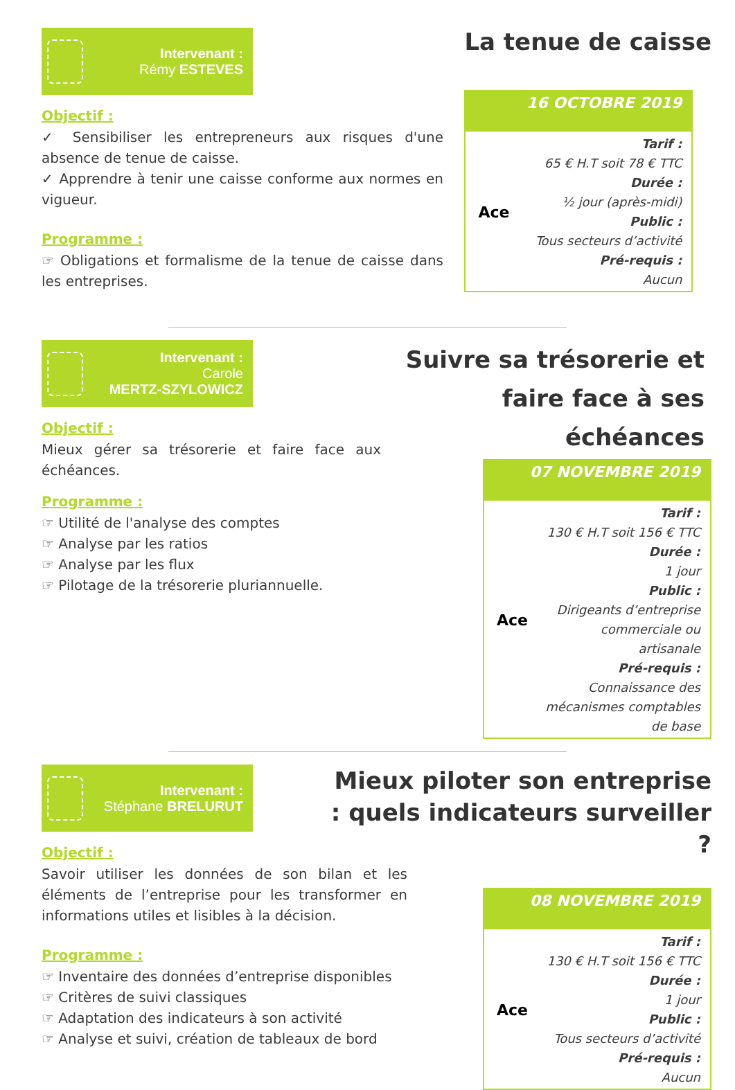Intervenant :
Rémy ESTEVES
Objectif :
✓ Sensibiliser les entrepreneurs aux risques d'une absence de tenue de caisse.
✓ Apprendre à tenir une caisse conforme aux normes en vigueur.
Programme :
☞ Obligations et formalisme de la tenue de caisse dans les entreprises.
La tenue de caisse
16 OCTOBRE 2019
Ace
Tarif :
65 € H.T soit 78 € TTC
Durée :
½ jour (après-midi)
Public :
Tous secteurs d’activité
Pré-requis :
Aucun
Intervenant :
Carole
MERTZ-SZYLOWICZ
Objectif :
Mieux gérer sa trésorerie et faire face aux échéances.
Programme :
☞ Utilité de l'analyse des comptes
☞ Analyse par les ratios
☞ Analyse par les flux
☞ Pilotage de la trésorerie pluriannuelle.
Suivre sa trésorerie et faire face à ses échéances
07 NOVEMBRE 2019
Ace
Tarif :
130 € H.T soit 156 € TTC
Durée :
1 jour
Public :
Dirigeants d’entreprise commerciale ou artisanale
Pré-requis :
Connaissance des mécanismes comptables de base
Intervenant :
Stéphane BRELURUT
Objectif :
Savoir utiliser les données de son bilan et les éléments de l’entreprise pour les transformer en informations utiles et lisibles à la décision.
Programme :
☞ Inventaire des données d’entreprise disponibles
☞ Critères de suivi classiques
☞ Adaptation des indicateurs à son activité
☞ Analyse et suivi, création de tableaux de bord
Mieux piloter son entreprise : quels indicateurs surveiller ?
08 NOVEMBRE 2019
Ace
Tarif :
130 € H.T soit 156 € TTC
Durée :
1 jour
Public :
Tous secteurs d’activité
Pré-requis :
Aucun